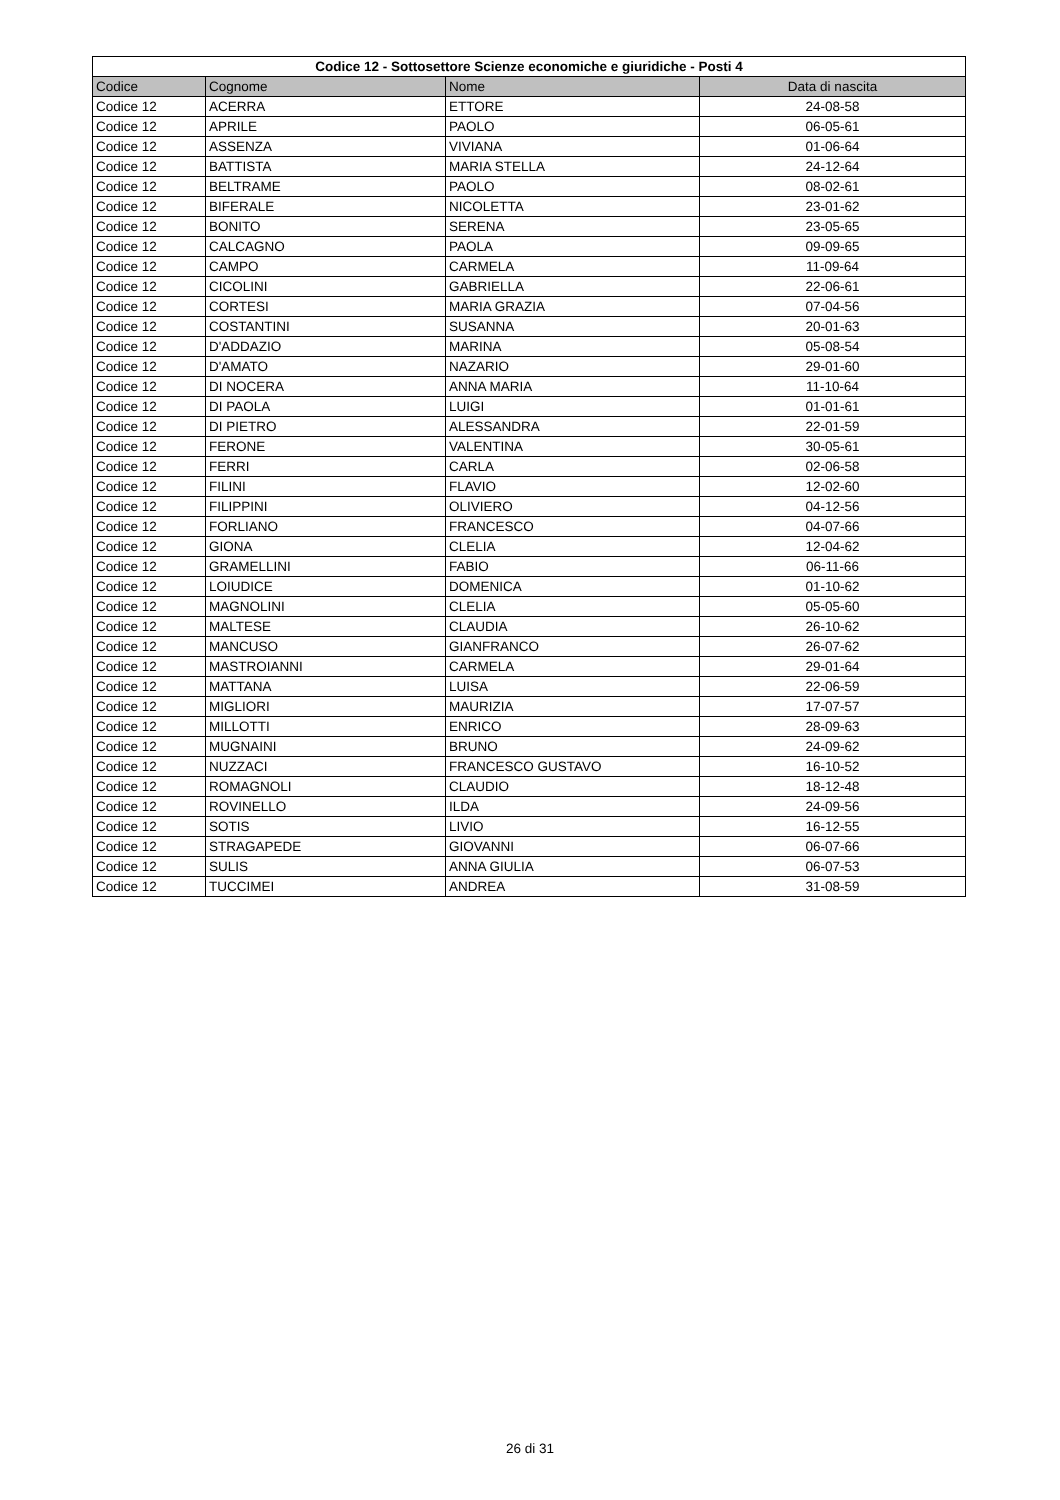| Codice 12 - Sottosettore Scienze economiche e giuridiche - Posti 4 | | | |
| --- | --- | --- | --- |
| Codice | Cognome | Nome | Data di nascita |
| Codice 12 | ACERRA | ETTORE | 24-08-58 |
| Codice 12 | APRILE | PAOLO | 06-05-61 |
| Codice 12 | ASSENZA | VIVIANA | 01-06-64 |
| Codice 12 | BATTISTA | MARIA STELLA | 24-12-64 |
| Codice 12 | BELTRAME | PAOLO | 08-02-61 |
| Codice 12 | BIFERALE | NICOLETTA | 23-01-62 |
| Codice 12 | BONITO | SERENA | 23-05-65 |
| Codice 12 | CALCAGNO | PAOLA | 09-09-65 |
| Codice 12 | CAMPO | CARMELA | 11-09-64 |
| Codice 12 | CICOLINI | GABRIELLA | 22-06-61 |
| Codice 12 | CORTESI | MARIA GRAZIA | 07-04-56 |
| Codice 12 | COSTANTINI | SUSANNA | 20-01-63 |
| Codice 12 | D'ADDAZIO | MARINA | 05-08-54 |
| Codice 12 | D'AMATO | NAZARIO | 29-01-60 |
| Codice 12 | DI NOCERA | ANNA MARIA | 11-10-64 |
| Codice 12 | DI PAOLA | LUIGI | 01-01-61 |
| Codice 12 | DI PIETRO | ALESSANDRA | 22-01-59 |
| Codice 12 | FERONE | VALENTINA | 30-05-61 |
| Codice 12 | FERRI | CARLA | 02-06-58 |
| Codice 12 | FILINI | FLAVIO | 12-02-60 |
| Codice 12 | FILIPPINI | OLIVIERO | 04-12-56 |
| Codice 12 | FORLIANO | FRANCESCO | 04-07-66 |
| Codice 12 | GIONA | CLELIA | 12-04-62 |
| Codice 12 | GRAMELLINI | FABIO | 06-11-66 |
| Codice 12 | LOIUDICE | DOMENICA | 01-10-62 |
| Codice 12 | MAGNOLINI | CLELIA | 05-05-60 |
| Codice 12 | MALTESE | CLAUDIA | 26-10-62 |
| Codice 12 | MANCUSO | GIANFRANCO | 26-07-62 |
| Codice 12 | MASTROIANNI | CARMELA | 29-01-64 |
| Codice 12 | MATTANA | LUISA | 22-06-59 |
| Codice 12 | MIGLIORI | MAURIZIA | 17-07-57 |
| Codice 12 | MILLOTTI | ENRICO | 28-09-63 |
| Codice 12 | MUGNAINI | BRUNO | 24-09-62 |
| Codice 12 | NUZZACI | FRANCESCO GUSTAVO | 16-10-52 |
| Codice 12 | ROMAGNOLI | CLAUDIO | 18-12-48 |
| Codice 12 | ROVINELLO | ILDA | 24-09-56 |
| Codice 12 | SOTIS | LIVIO | 16-12-55 |
| Codice 12 | STRAGAPEDE | GIOVANNI | 06-07-66 |
| Codice 12 | SULIS | ANNA GIULIA | 06-07-53 |
| Codice 12 | TUCCIMEI | ANDREA | 31-08-59 |
26 di 31